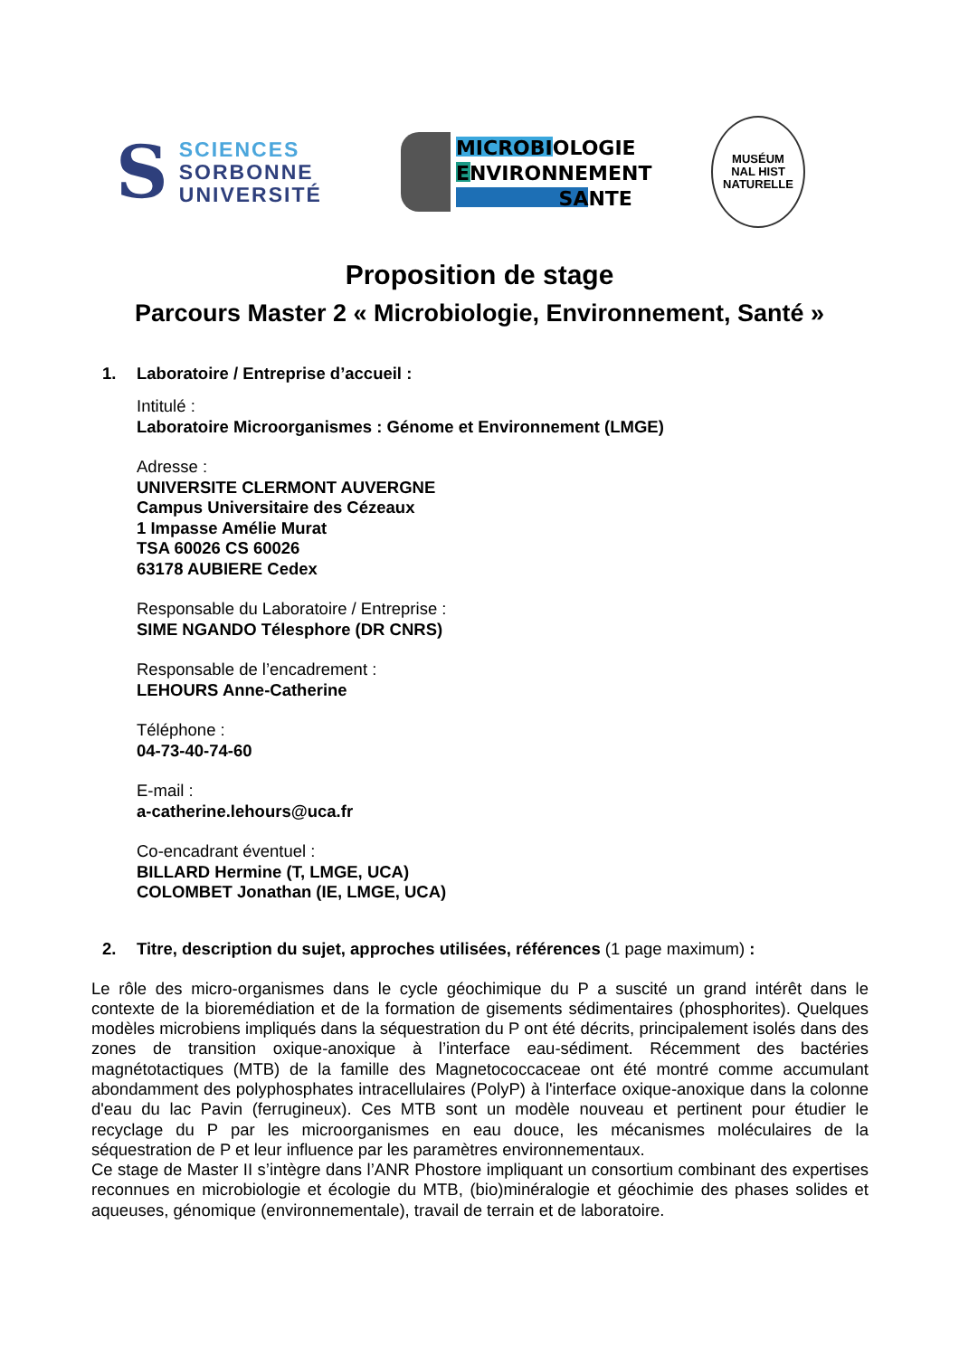S
SCIENCES
SORBONNE
UNIVERSITÉ
MICROBIOLOGIE
ENVIRONNEMENT
SANTE
MUSÉUM
NAL HIST
NATURELLE
Proposition de stage
Parcours Master 2 « Microbiologie, Environnement, Santé »
1. Laboratoire / Entreprise d’accueil :
Intitulé :
Laboratoire Microorganismes : Génome et Environnement (LMGE)
Adresse :
UNIVERSITE CLERMONT AUVERGNE
Campus Universitaire des Cézeaux
1 Impasse Amélie Murat
TSA 60026 CS 60026
63178 AUBIERE Cedex
Responsable du Laboratoire / Entreprise :
SIME NGANDO Télesphore (DR CNRS)
Responsable de l’encadrement :
LEHOURS Anne-Catherine
Téléphone :
04-73-40-74-60
E-mail :
a-catherine.lehours@uca.fr
Co-encadrant éventuel :
BILLARD Hermine (T, LMGE, UCA)
COLOMBET Jonathan (IE, LMGE, UCA)
2. Titre, description du sujet, approches utilisées, références (1 page maximum) :
Le rôle des micro-organismes dans le cycle géochimique du P a suscité un grand intérêt dans le contexte de la bioremédiation et de la formation de gisements sédimentaires (phosphorites). Quelques modèles microbiens impliqués dans la séquestration du P ont été décrits, principalement isolés dans des zones de transition oxique-anoxique à l’interface eau-sédiment. Récemment des bactéries magnétotactiques (MTB) de la famille des Magnetococcaceae ont été montré comme accumulant abondamment des polyphosphates intracellulaires (PolyP) à l'interface oxique-anoxique dans la colonne d'eau du lac Pavin (ferrugineux). Ces MTB sont un modèle nouveau et pertinent pour étudier le recyclage du P par les microorganismes en eau douce, les mécanismes moléculaires de la séquestration de P et leur influence par les paramètres environnementaux.
Ce stage de Master II s’intègre dans l’ANR Phostore impliquant un consortium combinant des expertises reconnues en microbiologie et écologie du MTB, (bio)minéralogie et géochimie des phases solides et aqueuses, génomique (environnementale), travail de terrain et de laboratoire.